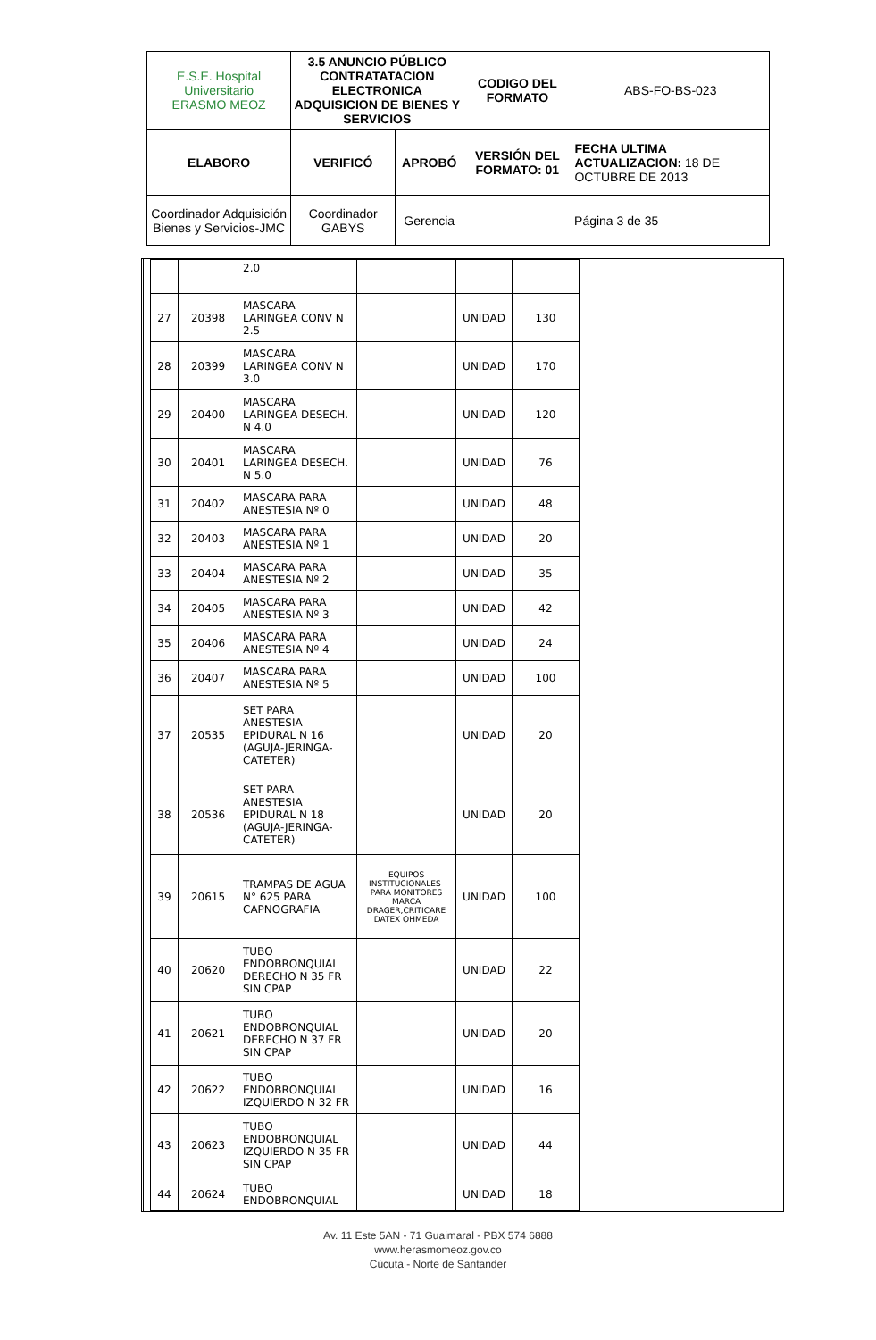| E.S.E. Hospital Universitario ERASMO MEOZ | 3.5 ANUNCIO PÚBLICO CONTRATATACION ELECTRONICA ADQUISICION DE BIENES Y SERVICIOS | | CODIGO DEL FORMATO | ABS-FO-BS-023 |
| ELABORO | VERIFICÓ | APROBÓ | VERSIÓN DEL FORMATO: 01 | FECHA ULTIMA ACTUALIZACION: 18 DE OCTUBRE DE 2013 |
| Coordinador Adquisición Bienes y Servicios-JMC | Coordinador GABYS | Gerencia | Página 3 de 35 | |
| | | 2.0 | | | |
| 27 | 20398 | MASCARA LARINGEA CONV N 2.5 | | UNIDAD | 130 |
| 28 | 20399 | MASCARA LARINGEA CONV N 3.0 | | UNIDAD | 170 |
| 29 | 20400 | MASCARA LARINGEA DESECH. N 4.0 | | UNIDAD | 120 |
| 30 | 20401 | MASCARA LARINGEA DESECH. N 5.0 | | UNIDAD | 76 |
| 31 | 20402 | MASCARA PARA ANESTESIA Nº 0 | | UNIDAD | 48 |
| 32 | 20403 | MASCARA PARA ANESTESIA Nº 1 | | UNIDAD | 20 |
| 33 | 20404 | MASCARA PARA ANESTESIA Nº 2 | | UNIDAD | 35 |
| 34 | 20405 | MASCARA PARA ANESTESIA Nº 3 | | UNIDAD | 42 |
| 35 | 20406 | MASCARA PARA ANESTESIA Nº 4 | | UNIDAD | 24 |
| 36 | 20407 | MASCARA PARA ANESTESIA Nº 5 | | UNIDAD | 100 |
| 37 | 20535 | SET PARA ANESTESIA EPIDURAL N 16 (AGUJA-JERINGA-CATETER) | | UNIDAD | 20 |
| 38 | 20536 | SET PARA ANESTESIA EPIDURAL N 18 (AGUJA-JERINGA-CATETER) | | UNIDAD | 20 |
| 39 | 20615 | TRAMPAS DE AGUA N° 625 PARA CAPNOGRAFIA | EQUIPOS INSTITUCIONALES-PARA MONITORES MARCA DRAGER,CRITICARE DATEX OHMEDA | UNIDAD | 100 |
| 40 | 20620 | TUBO ENDOBRONQUIAL DERECHO N 35 FR SIN CPAP | | UNIDAD | 22 |
| 41 | 20621 | TUBO ENDOBRONQUIAL DERECHO N 37 FR SIN CPAP | | UNIDAD | 20 |
| 42 | 20622 | TUBO ENDOBRONQUIAL IZQUIERDO N 32 FR | | UNIDAD | 16 |
| 43 | 20623 | TUBO ENDOBRONQUIAL IZQUIERDO N 35 FR SIN CPAP | | UNIDAD | 44 |
| 44 | 20624 | TUBO ENDOBRONQUIAL | | UNIDAD | 18 |
Av. 11 Este 5AN - 71 Guaimaral - PBX 574 6888
www.herasmomeoz.gov.co
Cúcuta - Norte de Santander